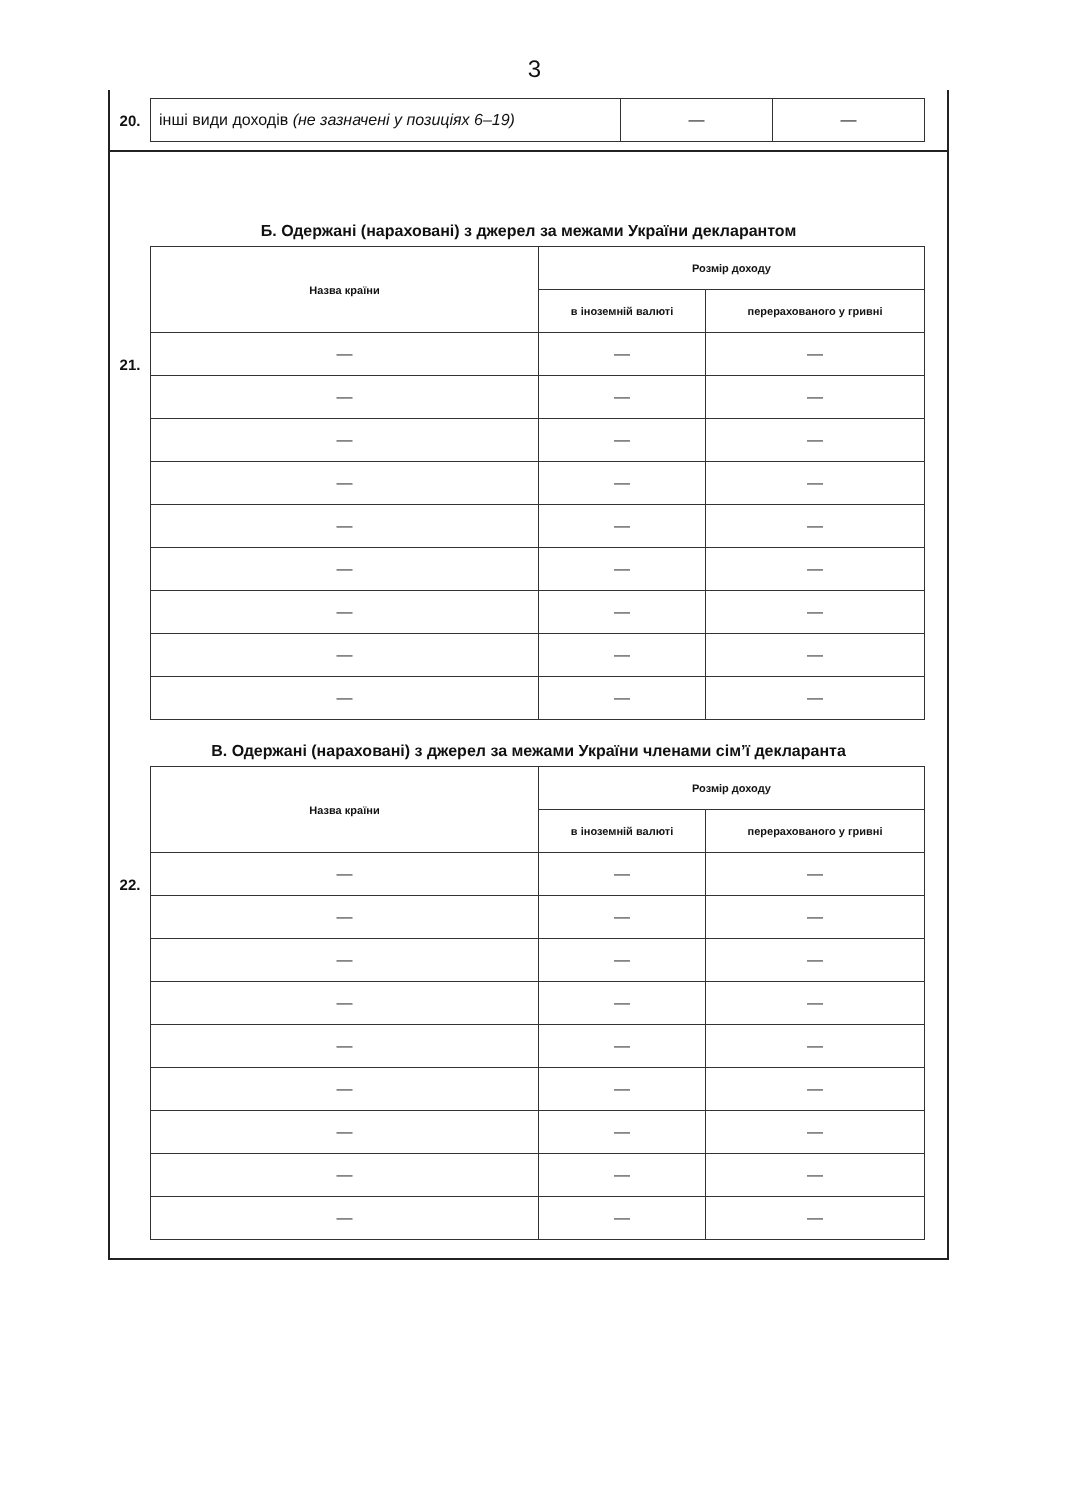3
20.
| інші види доходів (не зазначені у позиціях 6–19) | — | — |
Б. Одержані (нараховані) з джерел за межами України декларантом
21.
| Назва країни | Розмір доходу | |
| --- | --- | --- |
| | в іноземній валюті | перерахованого у гривні |
| — | — | — |
| — | — | — |
| — | — | — |
| — | — | — |
| — | — | — |
| — | — | — |
| — | — | — |
| — | — | — |
| — | — | — |
В. Одержані (нараховані) з джерел за межами України членами сім’ї декларанта
22.
| Назва країни | Розмір доходу | |
| --- | --- | --- |
| | в іноземній валюті | перерахованого у гривні |
| — | — | — |
| — | — | — |
| — | — | — |
| — | — | — |
| — | — | — |
| — | — | — |
| — | — | — |
| — | — | — |
| — | — | — |